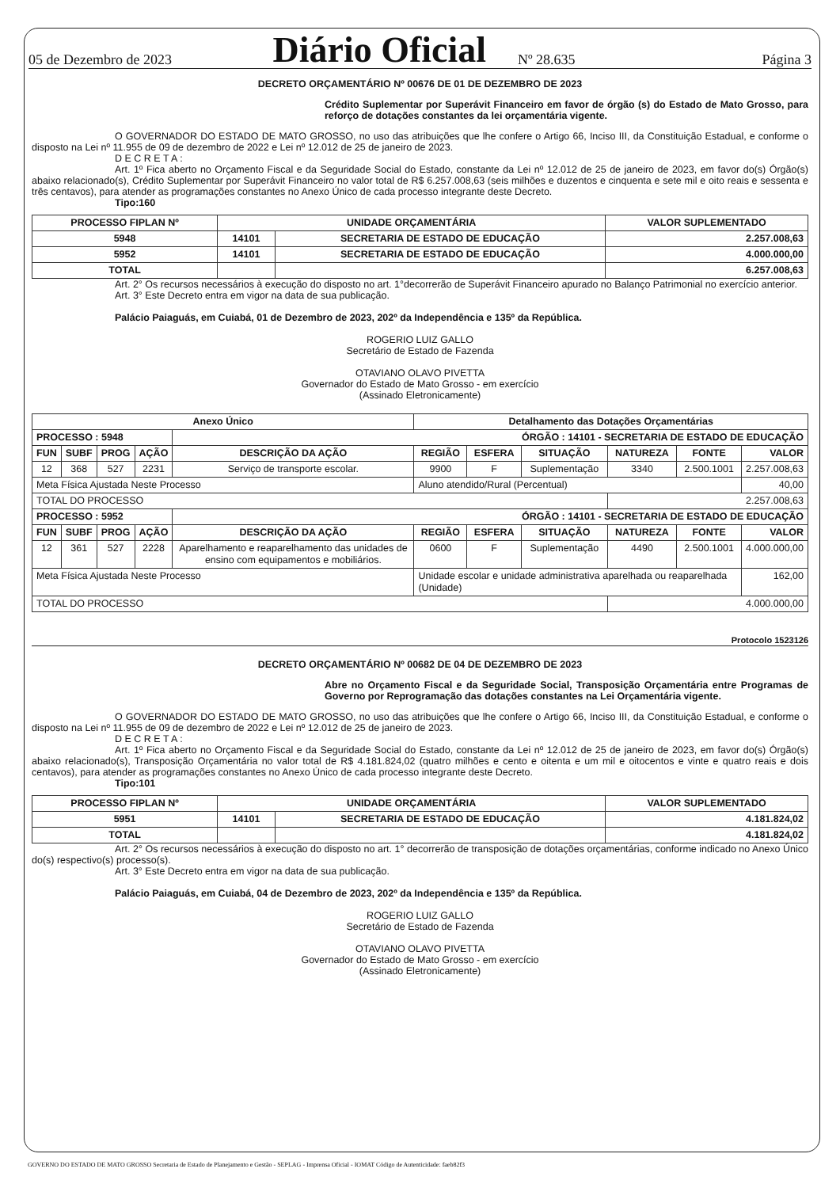05 de Dezembro de 2023 Diário Oficial Nº 28.635 Página 3
DECRETO ORÇAMENTÁRIO Nº 00676 DE 01 DE DEZEMBRO DE 2023
Crédito Suplementar por Superávit Financeiro em favor de órgão (s) do Estado de Mato Grosso, para reforço de dotações constantes da lei orçamentária vigente.
O GOVERNADOR DO ESTADO DE MATO GROSSO, no uso das atribuições que lhe confere o Artigo 66, Inciso III, da Constituição Estadual, e conforme o disposto na Lei nº 11.955 de 09 de dezembro de 2022 e Lei nº 12.012 de 25 de janeiro de 2023.
D E C R E T A :
Art. 1º Fica aberto no Orçamento Fiscal e da Seguridade Social do Estado, constante da Lei nº 12.012 de 25 de janeiro de 2023, em favor do(s) Órgão(s) abaixo relacionado(s), Crédito Suplementar por Superávit Financeiro no valor total de R$ 6.257.008,63 (seis milhões e duzentos e cinquenta e sete mil e oito reais e sessenta e três centavos), para atender as programações constantes no Anexo Único de cada processo integrante deste Decreto.
Tipo:160
| PROCESSO FIPLAN Nº | UNIDADE ORÇAMENTÁRIA | | VALOR SUPLEMENTADO |
| --- | --- | --- | --- |
| 5948 | 14101 | SECRETARIA DE ESTADO DE EDUCAÇÃO | 2.257.008,63 |
| 5952 | 14101 | SECRETARIA DE ESTADO DE EDUCAÇÃO | 4.000.000,00 |
| TOTAL | | | 6.257.008,63 |
Art. 2° Os recursos necessários à execução do disposto no art. 1°decorrerão de Superávit Financeiro apurado no Balanço Patrimonial no exercício anterior.
Art. 3° Este Decreto entra em vigor na data de sua publicação.
Palácio Paiaguás, em Cuiabá, 01 de Dezembro de 2023, 202º da Independência e 135º da República.
ROGERIO LUIZ GALLO
Secretário de Estado de Fazenda
OTAVIANO OLAVO PIVETTA
Governador do Estado de Mato Grosso - em exercício
(Assinado Eletronicamente)
| Anexo Único | | | | | Detalhamento das Dotações Orçamentárias | | | | | |
| --- | --- | --- | --- | --- | --- | --- | --- | --- | --- | --- |
| PROCESSO : 5948 | | | | ÓRGÃO : 14101 - SECRETARIA DE ESTADO DE EDUCAÇÃO | | | | | | |
| FUN | SUBF | PROG | AÇÃO | DESCRIÇÃO DA AÇÃO | REGIÃO | ESFERA | SITUAÇÃO | NATUREZA | FONTE | VALOR |
| 12 | 368 | 527 | 2231 | Serviço de transporte escolar. | 9900 | F | Suplementação | 3340 | 2.500.1001 | 2.257.008,63 |
| Meta Física Ajustada Neste Processo | | | | | Aluno atendido/Rural (Percentual) | | | | | 40,00 |
| TOTAL DO PROCESSO | | | | | | | | 2.257.008,63 | | |
| PROCESSO : 5952 | | | | ÓRGÃO : 14101 - SECRETARIA DE ESTADO DE EDUCAÇÃO | | | | | | |
| FUN | SUBF | PROG | AÇÃO | DESCRIÇÃO DA AÇÃO | REGIÃO | ESFERA | SITUAÇÃO | NATUREZA | FONTE | VALOR |
| 12 | 361 | 527 | 2228 | Aparelhamento e reaparelhamento das unidades de ensino com equipamentos e mobiliários. | 0600 | F | Suplementação | 4490 | 2.500.1001 | 4.000.000,00 |
| Meta Física Ajustada Neste Processo | | | | | Unidade escolar e unidade administrativa aparelhada ou reaparelhada (Unidade) | | | | | 162,00 |
| TOTAL DO PROCESSO | | | | | | | | 4.000.000,00 | | |
Protocolo 1523126
DECRETO ORÇAMENTÁRIO Nº 00682 DE 04 DE DEZEMBRO DE 2023
Abre no Orçamento Fiscal e da Seguridade Social, Transposição Orçamentária entre Programas de Governo por Reprogramação das dotações constantes na Lei Orçamentária vigente.
O GOVERNADOR DO ESTADO DE MATO GROSSO, no uso das atribuições que lhe confere o Artigo 66, Inciso III, da Constituição Estadual, e conforme o disposto na Lei nº 11.955 de 09 de dezembro de 2022 e Lei nº 12.012 de 25 de janeiro de 2023.
D E C R E T A :
Art. 1º Fica aberto no Orçamento Fiscal e da Seguridade Social do Estado, constante da Lei nº 12.012 de 25 de janeiro de 2023, em favor do(s) Órgão(s) abaixo relacionado(s), Transposição Orçamentária no valor total de R$ 4.181.824,02 (quatro milhões e cento e oitenta e um mil e oitocentos e vinte e quatro reais e dois centavos), para atender as programações constantes no Anexo Único de cada processo integrante deste Decreto.
Tipo:101
| PROCESSO FIPLAN Nº | UNIDADE ORÇAMENTÁRIA | | VALOR SUPLEMENTADO |
| --- | --- | --- | --- |
| 5951 | 14101 | SECRETARIA DE ESTADO DE EDUCAÇÃO | 4.181.824,02 |
| TOTAL | | | 4.181.824,02 |
Art. 2° Os recursos necessários à execução do disposto no art. 1° decorrerão de transposição de dotações orçamentárias, conforme indicado no Anexo Único do(s) respectivo(s) processo(s).
Art. 3° Este Decreto entra em vigor na data de sua publicação.
Palácio Paiaguás, em Cuiabá, 04 de Dezembro de 2023, 202º da Independência e 135º da República.
ROGERIO LUIZ GALLO
Secretário de Estado de Fazenda
OTAVIANO OLAVO PIVETTA
Governador do Estado de Mato Grosso - em exercício
(Assinado Eletronicamente)
GOVERNO DO ESTADO DE MATO GROSSO Secretaria de Estado de Planejamento e Gestão - SEPLAG - Imprensa Oficial - IOMAT Código de Autenticidade: faeb82f3